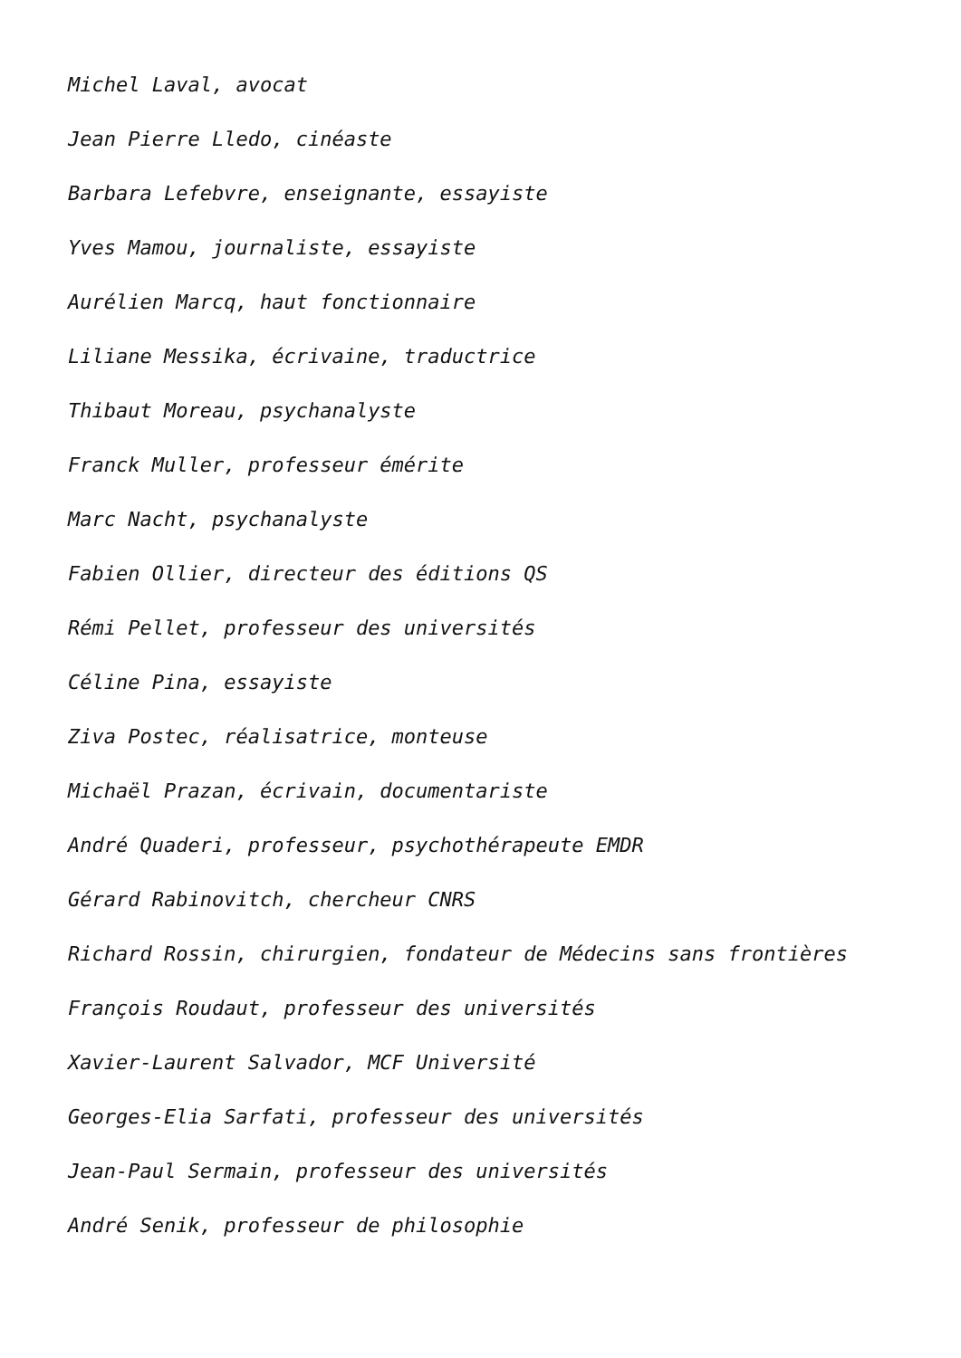Michel Laval, avocat
Jean Pierre Lledo, cinéaste
Barbara Lefebvre, enseignante, essayiste
Yves Mamou, journaliste, essayiste
Aurélien Marcq, haut fonctionnaire
Liliane Messika, écrivaine, traductrice
Thibaut Moreau, psychanalyste
Franck Muller, professeur émérite
Marc Nacht, psychanalyste
Fabien Ollier, directeur des éditions QS
Rémi Pellet, professeur des universités
Céline Pina, essayiste
Ziva Postec, réalisatrice, monteuse
Michaël Prazan, écrivain, documentariste
André Quaderi, professeur, psychothérapeute EMDR
Gérard Rabinovitch, chercheur CNRS
Richard Rossin, chirurgien, fondateur de Médecins sans frontières
François Roudaut, professeur des universités
Xavier-Laurent Salvador, MCF Université
Georges-Elia Sarfati, professeur des universités
Jean-Paul Sermain, professeur des universités
André Senik, professeur de philosophie